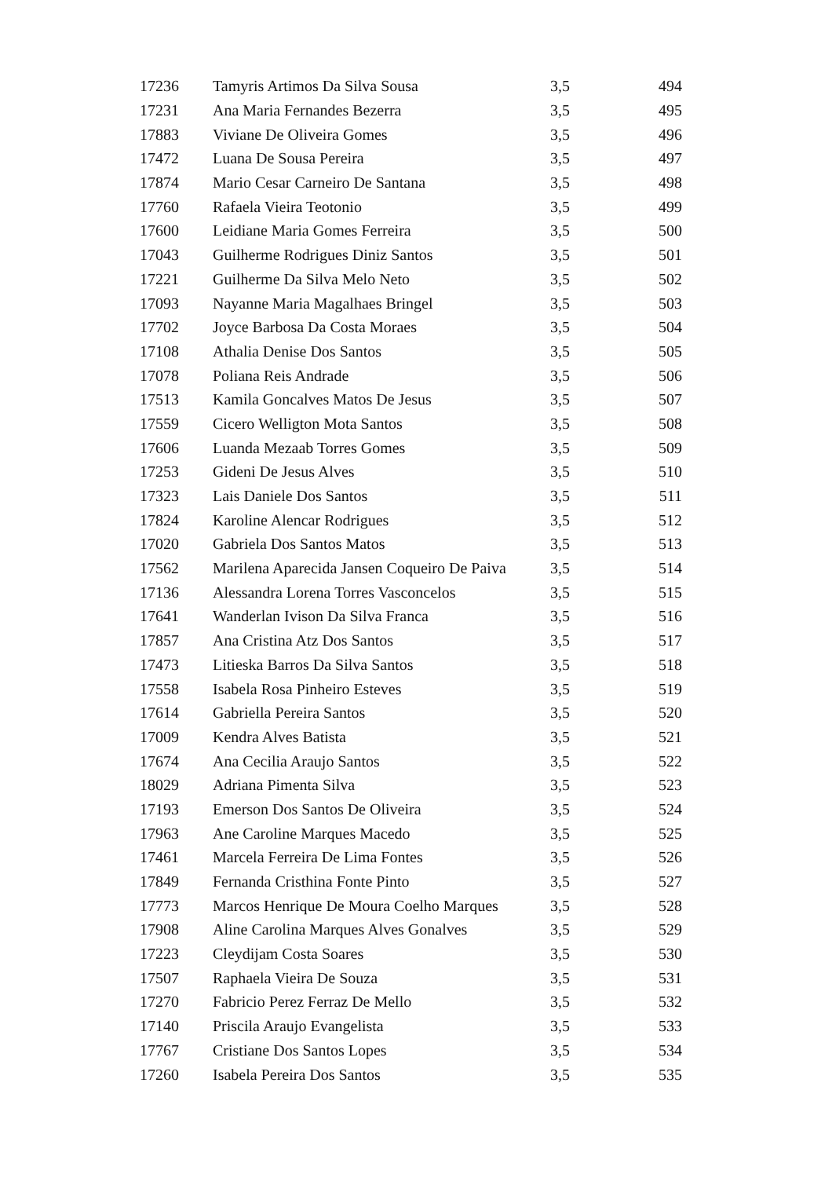| 17236 | Tamyris Artimos Da Silva Sousa | 3,5 | 494 |
| 17231 | Ana Maria Fernandes Bezerra | 3,5 | 495 |
| 17883 | Viviane De Oliveira Gomes | 3,5 | 496 |
| 17472 | Luana De Sousa Pereira | 3,5 | 497 |
| 17874 | Mario Cesar Carneiro De Santana | 3,5 | 498 |
| 17760 | Rafaela Vieira Teotonio | 3,5 | 499 |
| 17600 | Leidiane Maria Gomes Ferreira | 3,5 | 500 |
| 17043 | Guilherme Rodrigues Diniz Santos | 3,5 | 501 |
| 17221 | Guilherme Da Silva Melo Neto | 3,5 | 502 |
| 17093 | Nayanne Maria Magalhaes Bringel | 3,5 | 503 |
| 17702 | Joyce Barbosa Da Costa Moraes | 3,5 | 504 |
| 17108 | Athalia Denise Dos Santos | 3,5 | 505 |
| 17078 | Poliana Reis Andrade | 3,5 | 506 |
| 17513 | Kamila Goncalves Matos De Jesus | 3,5 | 507 |
| 17559 | Cicero Welligton Mota Santos | 3,5 | 508 |
| 17606 | Luanda Mezaab Torres Gomes | 3,5 | 509 |
| 17253 | Gideni De Jesus Alves | 3,5 | 510 |
| 17323 | Lais Daniele Dos Santos | 3,5 | 511 |
| 17824 | Karoline Alencar Rodrigues | 3,5 | 512 |
| 17020 | Gabriela Dos Santos Matos | 3,5 | 513 |
| 17562 | Marilena Aparecida Jansen Coqueiro De Paiva | 3,5 | 514 |
| 17136 | Alessandra Lorena Torres Vasconcelos | 3,5 | 515 |
| 17641 | Wanderlan Ivison Da Silva Franca | 3,5 | 516 |
| 17857 | Ana Cristina Atz Dos Santos | 3,5 | 517 |
| 17473 | Litieska Barros Da Silva Santos | 3,5 | 518 |
| 17558 | Isabela Rosa Pinheiro Esteves | 3,5 | 519 |
| 17614 | Gabriella Pereira Santos | 3,5 | 520 |
| 17009 | Kendra Alves Batista | 3,5 | 521 |
| 17674 | Ana Cecilia Araujo Santos | 3,5 | 522 |
| 18029 | Adriana Pimenta Silva | 3,5 | 523 |
| 17193 | Emerson Dos Santos De Oliveira | 3,5 | 524 |
| 17963 | Ane Caroline Marques Macedo | 3,5 | 525 |
| 17461 | Marcela Ferreira De Lima Fontes | 3,5 | 526 |
| 17849 | Fernanda Cristhina Fonte Pinto | 3,5 | 527 |
| 17773 | Marcos Henrique De Moura Coelho Marques | 3,5 | 528 |
| 17908 | Aline Carolina Marques Alves Gonalves | 3,5 | 529 |
| 17223 | Cleydijam Costa Soares | 3,5 | 530 |
| 17507 | Raphaela Vieira De Souza | 3,5 | 531 |
| 17270 | Fabricio Perez Ferraz De Mello | 3,5 | 532 |
| 17140 | Priscila Araujo Evangelista | 3,5 | 533 |
| 17767 | Cristiane Dos Santos Lopes | 3,5 | 534 |
| 17260 | Isabela Pereira Dos Santos | 3,5 | 535 |